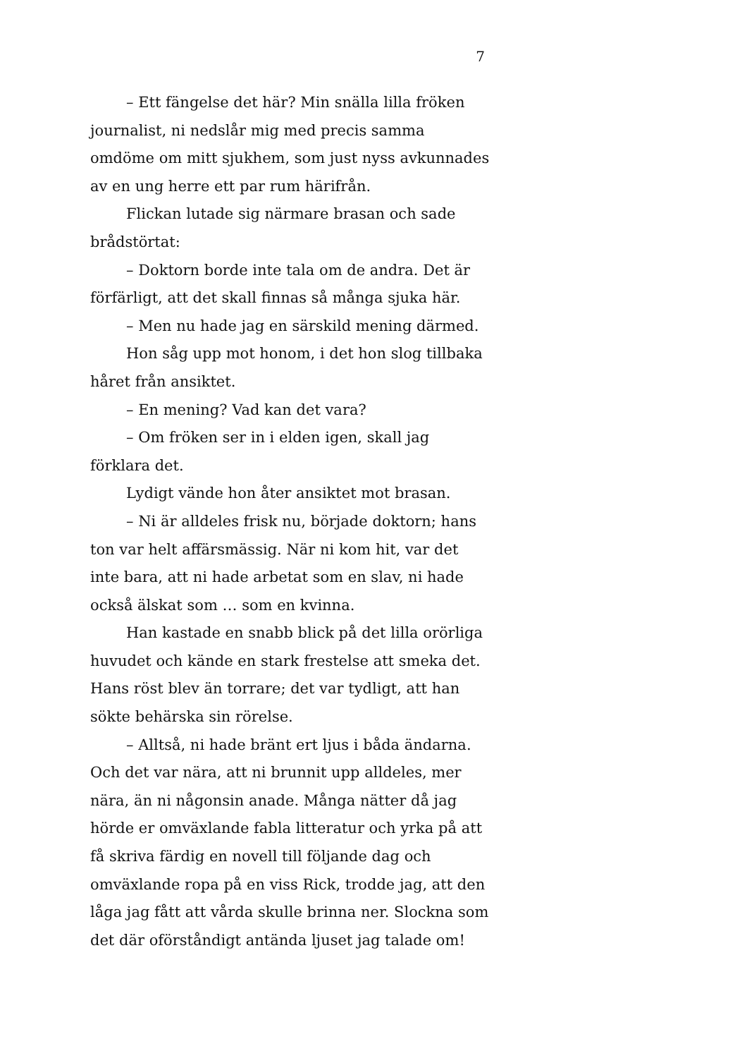7
– Ett fängelse det här? Min snälla lilla fröken journalist, ni nedslår mig med precis samma omdöme om mitt sjukhem, som just nyss avkunnades av en ung herre ett par rum härifrån.
Flickan lutade sig närmare brasan och sade brådstörtat:
– Doktorn borde inte tala om de andra. Det är förfärligt, att det skall finnas så många sjuka här.
– Men nu hade jag en särskild mening därmed.
Hon såg upp mot honom, i det hon slog tillbaka håret från ansiktet.
– En mening? Vad kan det vara?
– Om fröken ser in i elden igen, skall jag förklara det.
Lydigt vände hon åter ansiktet mot brasan.
– Ni är alldeles frisk nu, började doktorn; hans ton var helt affärsmässig. När ni kom hit, var det inte bara, att ni hade arbetat som en slav, ni hade också älskat som … som en kvinna.
Han kastade en snabb blick på det lilla orörliga huvudet och kände en stark frestelse att smeka det. Hans röst blev än torrare; det var tydligt, att han sökte behärska sin rörelse.
– Alltså, ni hade bränt ert ljus i båda ändarna. Och det var nära, att ni brunnit upp alldeles, mer nära, än ni någonsin anade. Många nätter då jag hörde er omväxlande fabla litteratur och yrka på att få skriva färdig en novell till följande dag och omväxlande ropa på en viss Rick, trodde jag, att den låga jag fått att vårda skulle brinna ner. Slockna som det där oförståndigt antända ljuset jag talade om!